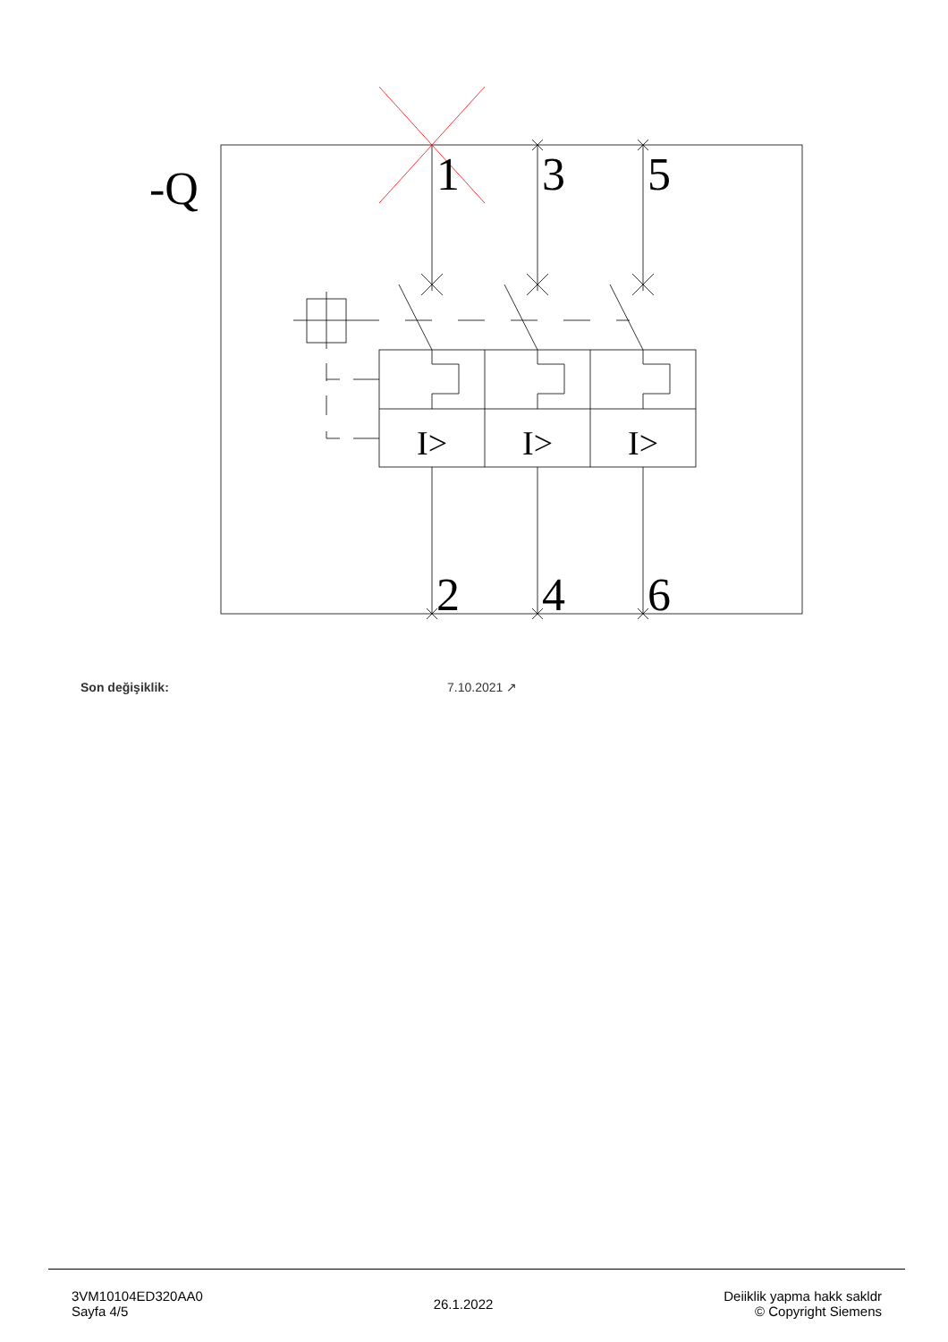-Q
1
3
5
2
4
6
I>
I>
I>
Son değişiklik: 7.10.2021 ↗
3VM10104ED320AA0
Sayfa 4/5
26.1.2022
Deiiklik yapma hakk sakldr
© Copyright Siemens